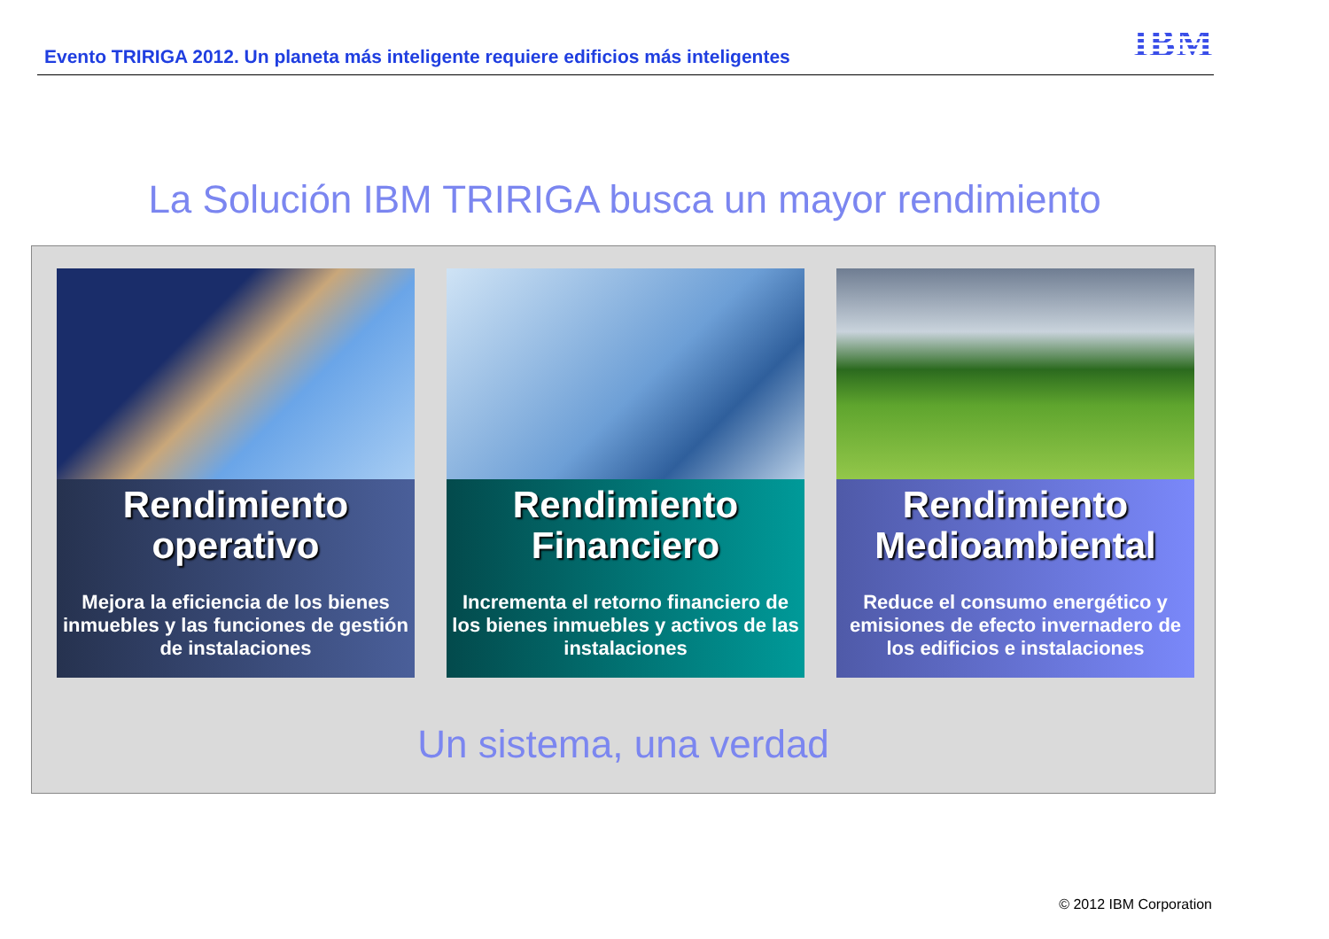Evento TRIRIGA 2012. Un planeta más inteligente requiere edificios más inteligentes
IBM
La Solución IBM TRIRIGA busca un mayor rendimiento
Rendimiento operativo
Mejora la eficiencia de los bienes inmuebles y las funciones de gestión de instalaciones
Rendimiento Financiero
Incrementa el retorno financiero de los bienes inmuebles y activos de las instalaciones
Rendimiento Medioambiental
Reduce el consumo energético y emisiones de efecto invernadero de los edificios e instalaciones
Un sistema, una verdad
© 2012 IBM Corporation